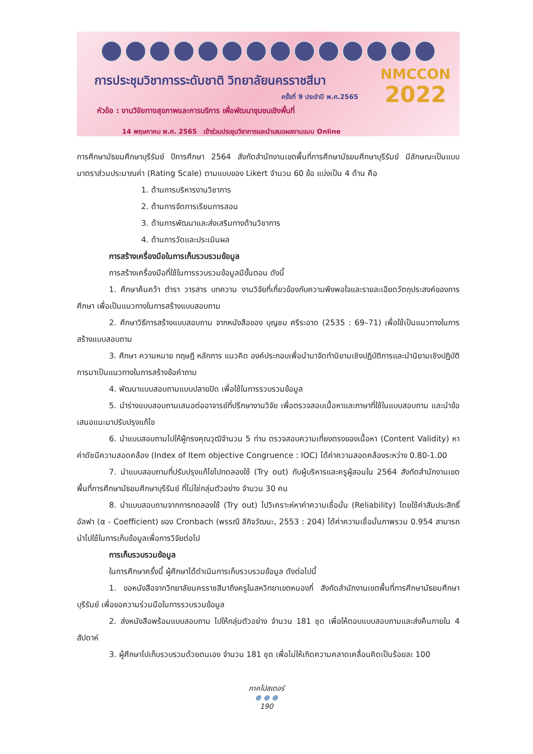การประชุมวิชาการระดับชาติ วิทยาลัยนครราชสีมา
ครั้งที่ 9 ประจำปี พ.ศ.2565
หัวข้อ : งานวิจัยทางสุขภาพและการบริการ เพื่อพัฒนาชุมชนเชิงพื้นที่
14 พฤษภาคม พ.ศ. 2565 เข้าร่วมประชุมวิชาการและนำเสนอผลงานแบบ Online
NMCCON
2022
การศึกษามัธยมศึกษาบุรีรัมย์ ปีการศึกษา 2564 สังกัดสำนักงานเขตพื้นที่การศึกษามัธยมศึกษาบุรีรัมย์ มีลักษณะเป็นแบบมาตราส่วนประมาณค่า (Rating Scale) ตามแบบของ Likert จำนวน 60 ข้อ แบ่งเป็น 4 ด้าน คือ
1. ด้านการบริหารงานวิชาการ
2. ด้านการจัดการเรียนการสอน
3. ด้านการพัฒนาและส่งเสริมทางด้านวิชาการ
4. ด้านการวัดและประเมินผล
การสร้างเครื่องมือในการเก็บรวบรวมข้อมูล
การสร้างเครื่องมือที่ใช้ในการรวบรวมข้อมูลมีขั้นตอน ดังนี้
1. ศึกษาค้นคว้า ตำรา วารสาร บทความ งานวิจัยที่เกี่ยวข้องกับความพึงพอใจและรายละเอียดวัตถุประสงค์ของการศึกษา เพื่อเป็นแนวทางในการสร้างแบบสอบถาม
2. ศึกษาวิธีการสร้างแบบสอบถาม จากหนังสือของ บุญชม ศรีระอาด (2535 : 69–71) เพื่อใช้เป็นแนวทางในการสร้างแบบสอบถาม
3. ศึกษา ความหมาย ทฤษฎี หลักการ แนวคิด องค์ประกอบเพื่อนำมาจัดทำนิยามเชิงปฏิบัติการและนำนิยามเชิงปฏิบัติการมาเป็นแนวทางในการสร้างข้อคำถาม
4. พัฒนาแบบสอบถามแบบปลายปิด เพื่อใช้ในการรวบรวมข้อมูล
5. นำร่างแบบสอบถามเสนอต่ออาจารย์ที่ปรึกษางานวิจัย เพื่อตรวจสอบเนื้อหาและภาษาที่ใช้ในแบบสอบถาม และนำข้อเสนอแนะมาปรับปรุงแก้ไข
6. นำแบบสอบถามไปให้ผู้ทรงคุณวุฒิจำนวน 5 ท่าน ตรวจสอบความเที่ยงตรงของเนื้อหา (Content Validity) หาค่าดัชนีความสอดคล้อง (Index of Item objective Congruence : IOC) ได้ค่าความสอดคล้องระหว่าง 0.80-1.00
7. นำแบบสอบถามที่ปรับปรุงแก้ไขไปทดลองใช้ (Try out) กับผู้บริหารและครูผู้สอนใน 2564 สังกัดสำนักงานเขตพื้นที่การศึกษามัธยมศึกษาบุรีรัมย์ ที่ไม่ใช่กลุ่มตัวอย่าง จำนวน 30 คน
8. นำแบบสอบถามจากการทดลองใช้ (Try out) ไปวิเคราะห์หาค่าความเชื่อมั่น (Reliability) โดยใช้ค่าสัมประสิทธิ์อัลฟา (α - Coefficient) ของ Cronbach (พรรณี ลีกิจวัฒนะ, 2553 : 204) ได้ค่าความเชื่อมั่นภาพรวม 0.954 สามารถนำไปใช้ในการเก็บข้อมูลเพื่อการวิจัยต่อไป
การเก็บรวบรวมข้อมูล
ในการศึกษาครั้งนี้ ผู้ศึกษาได้ดำเนินการเก็บรวบรวมข้อมูล ดังต่อไปนี้
1. ขอหนังสือจากวิทยาลัยนครราชสีมาถึงครูในสหวิทยาเขตหนองกี่ สังกัดสำนักงานเขตพื้นที่การศึกษามัธยมศึกษาบุรีรัมย์ เพื่อขอความร่วมมือในการรวบรวมข้อมูล
2. ส่งหนังสือพร้อมแบบสอบถาม ไปให้กลุ่มตัวอย่าง จำนวน 181 ชุด เพื่อให้ตอบแบบสอบถามและส่งคืนภายใน 4 สัปดาห์
3. ผู้ศึกษาไปเก็บรวบรวมด้วยตนเอง จำนวน 181 ชุด เพื่อไม่ให้เกิดความคลาดเคลื่อนคิดเป็นร้อยละ 100
ภาคโปสเตอร์
● ● ●
190